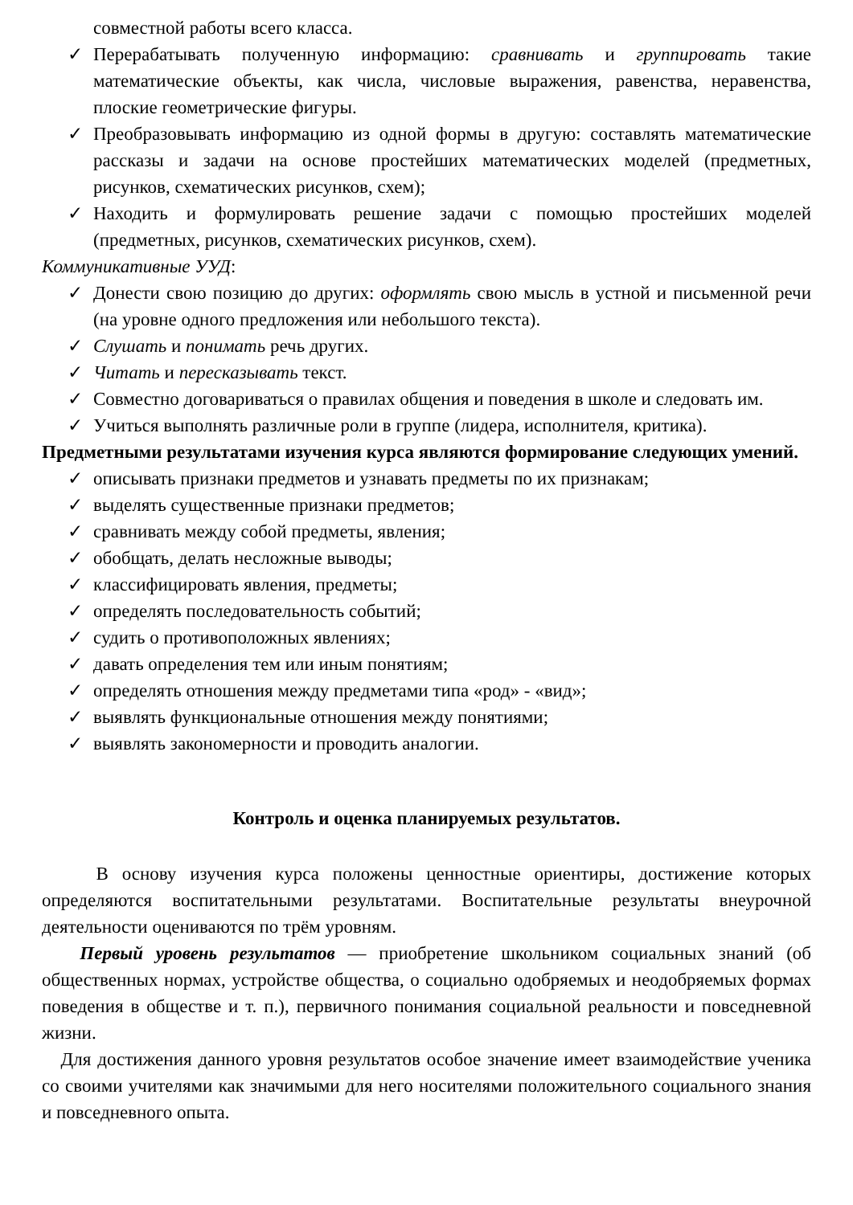совместной работы всего класса.
✓ Перерабатывать полученную информацию: сравнивать и группировать такие математические объекты, как числа, числовые выражения, равенства, неравенства, плоские геометрические фигуры.
✓ Преобразовывать информацию из одной формы в другую: составлять математические рассказы и задачи на основе простейших математических моделей (предметных, рисунков, схематических рисунков, схем);
✓ Находить и формулировать решение задачи с помощью простейших моделей (предметных, рисунков, схематических рисунков, схем).
Коммуникативные УУД:
✓ Донести свою позицию до других: оформлять свою мысль в устной и письменной речи (на уровне одного предложения или небольшого текста).
✓ Слушать и понимать речь других.
✓ Читать и пересказывать текст.
✓ Совместно договариваться о правилах общения и поведения в школе и следовать им.
✓ Учиться выполнять различные роли в группе (лидера, исполнителя, критика).
Предметными результатами изучения курса являются формирование следующих умений.
✓ описывать признаки предметов и узнавать предметы по их признакам;
✓ выделять существенные признаки предметов;
✓ сравнивать между собой предметы, явления;
✓ обобщать, делать несложные выводы;
✓ классифицировать явления, предметы;
✓ определять последовательность событий;
✓ судить о противоположных явлениях;
✓ давать определения тем или иным понятиям;
✓ определять отношения между предметами типа «род» - «вид»;
✓ выявлять функциональные отношения между понятиями;
✓ выявлять закономерности и проводить аналогии.
Контроль и оценка планируемых результатов.
В основу изучения курса положены ценностные ориентиры, достижение которых определяются воспитательными результатами. Воспитательные результаты внеурочной деятельности оцениваются по трём уровням.
Первый уровень результатов — приобретение школьником социальных знаний (об общественных нормах, устройстве общества, о социально одобряемых и неодобряемых формах поведения в обществе и т. п.), первичного понимания социальной реальности и повседневной жизни.
Для достижения данного уровня результатов особое значение имеет взаимодействие ученика со своими учителями как значимыми для него носителями положительного социального знания и повседневного опыта.